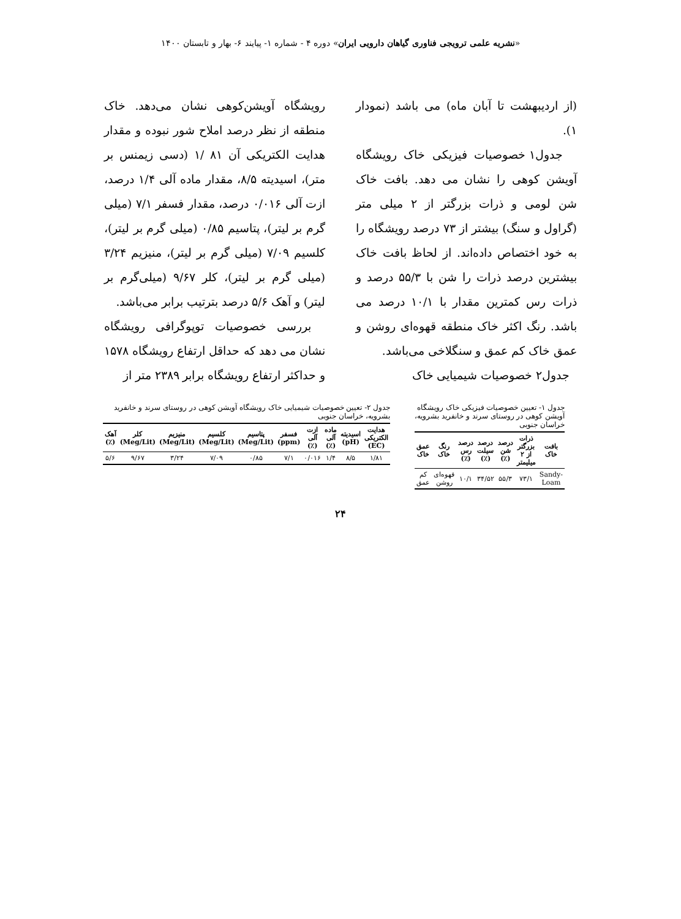«نشریه علمی ترویجی فناوری گیاهان دارویی ایران» دوره ۴ - شماره ۱- پیایند ۶- بهار و تابستان ۱۴۰۰
(از اردیبهشت تا آبان ماه) می باشد (نمودار ۱).
جدول۱ خصوصیات فیزیکی خاک رویشگاه آویشن کوهی را نشان می دهد. بافت خاک شن لومی و ذرات بزرگتر از ۲ میلی متر (گراول و سنگ) بیشتر از ۷۳ درصد رویشگاه را به خود اختصاص داده‌اند. از لحاظ بافت خاک بیشترین درصد ذرات را شن با ۵۵/۳ درصد و ذرات رس کمترین مقدار با ۱۰/۱ درصد می باشد. رنگ اکثر خاک منطقه قهوه‌ای روشن و عمق خاک کم عمق و سنگلاخی می‌باشد.
جدول۲ خصوصیات شیمیایی خاک
رویشگاه آویشن‌کوهی نشان می‌دهد. خاک منطقه از نظر درصد املاح شور نبوده و مقدار هدایت الکتریکی آن ۸۱ /۱ (دسی زیمنس بر متر)، اسیدیته ۸/۵، مقدار ماده آلی ۱/۴ درصد، ازت آلی ۰/۰۱۶ درصد، مقدار فسفر ۷/۱ (میلی گرم بر لیتر)، پتاسیم ۰/۸۵ (میلی گرم بر لیتر)، کلسیم ۷/۰۹ (میلی گرم بر لیتر)، منیزیم ۳/۲۴ (میلی گرم بر لیتر)، کلر ۹/۶۷ (میلی‌گرم بر لیتر) و آهک ۵/۶ درصد بترتیب برابر می‌باشد.
بررسی خصوصیات توپوگرافی رویشگاه نشان می دهد که حداقل ارتفاع رویشگاه ۱۵۷۸ و حداکثر ارتفاع رویشگاه برابر ۲۳۸۹ متر از
جدول ۱- تعیین خصوصیات فیزیکی خاک رویشگاه آویشن کوهی در روستای سرند و خانفرید بشرویه، خراسان جنوبی
| بافت خاک | ذرات بزرگتر از ۲ میلیمتر | درصد شن (٪) | درصد سیلت (٪) | درصد رس (٪) | رنگ خاک | عمق خاک |
| --- | --- | --- | --- | --- | --- | --- |
| Sandy-Loam | ۷۳/۱ | ۵۵/۳ | ۳۴/۵۲ | ۱۰/۱ | قهوه‌ای روشن | کم عمق |
جدول ۲- تعیین خصوصیات شیمیایی خاک رویشگاه آویشن کوهی در روستای سرند و خانفرید بشرویه، خراسان جنوبی
| هدایت الکتریکی (EC) | اسیدیته (pH) | ماده آلی (٪) | ازت آلی (٪) | فسفر (ppm) | پتاسیم (Meg/Lit) | کلسیم (Meg/Lit) | منیزیم (Meg/Lit) | کلر (Meg/Lit) | آهک (٪) |
| --- | --- | --- | --- | --- | --- | --- | --- | --- | --- |
| ۱/۸۱ | ۸/۵ | ۱/۴ | ۰/۰۱۶ | ۷/۱ | ۰/۸۵ | ۷/۰۹ | ۳/۲۴ | ۹/۶۷ | ۵/۶ |
۲۴